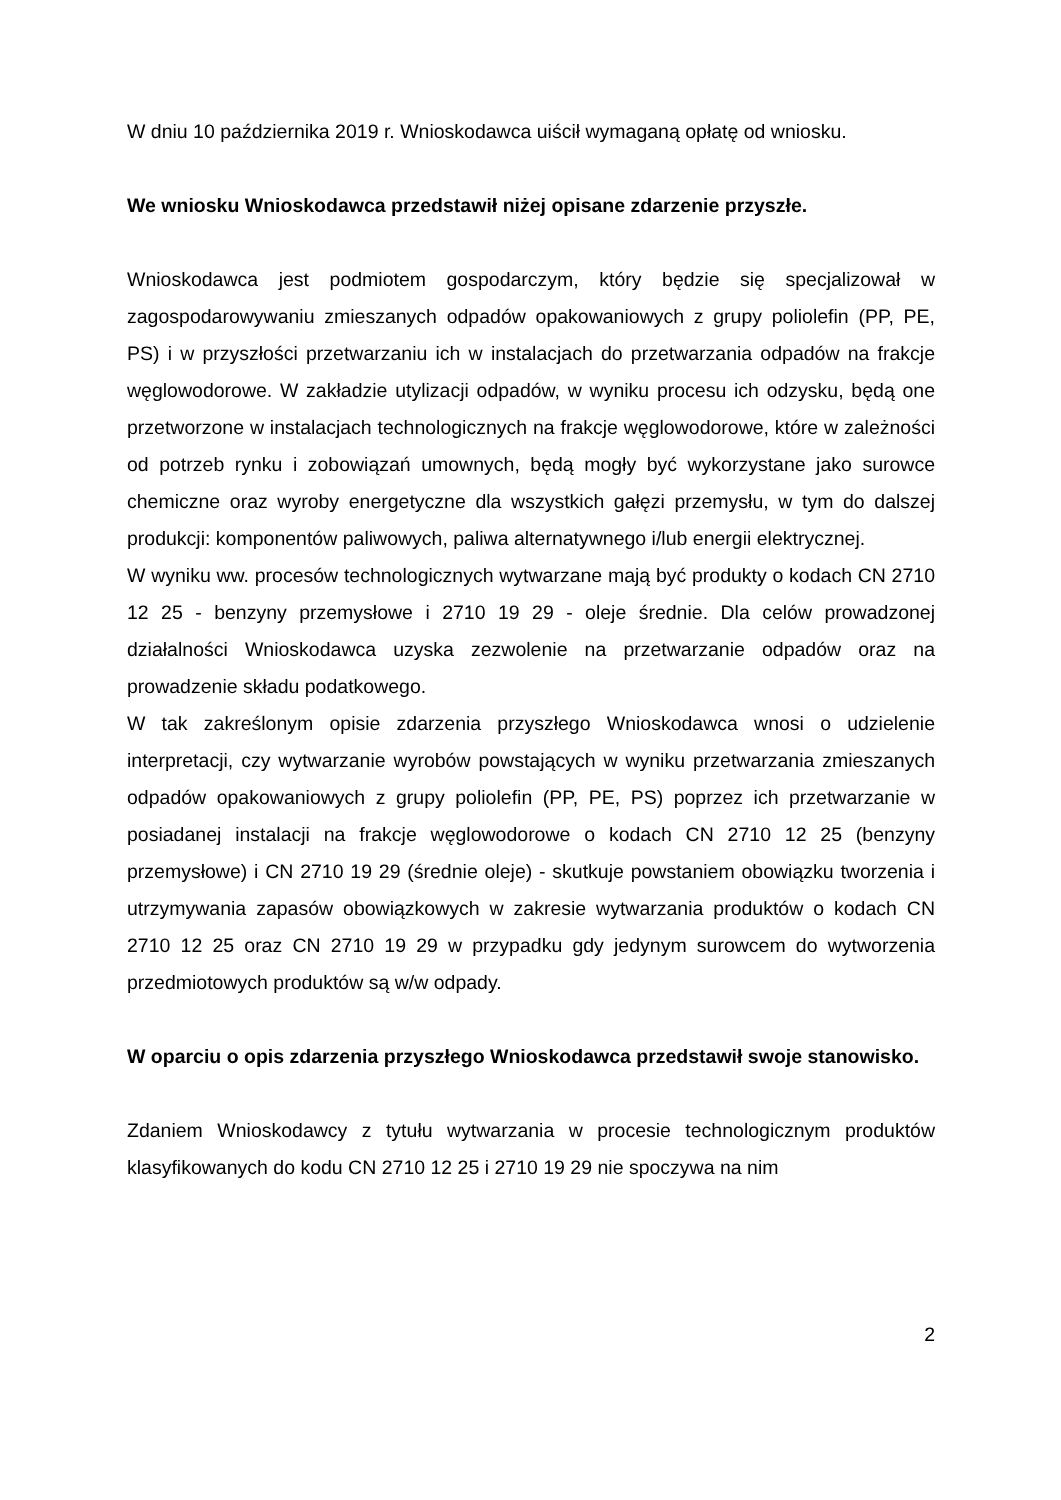W dniu 10 października 2019 r. Wnioskodawca uiścił wymaganą opłatę od wniosku.
We wniosku Wnioskodawca przedstawił niżej opisane zdarzenie przyszłe.
Wnioskodawca jest podmiotem gospodarczym, który będzie się specjalizował w zagospodarowywaniu zmieszanych odpadów opakowaniowych z grupy poliolefin (PP, PE, PS) i w przyszłości przetwarzaniu ich w instalacjach do przetwarzania odpadów na frakcje węglowodorowe. W zakładzie utylizacji odpadów, w wyniku procesu ich odzysku, będą one przetworzone w instalacjach technologicznych na frakcje węglowodorowe, które w zależności od potrzeb rynku i zobowiązań umownych, będą mogły być wykorzystane jako surowce chemiczne oraz wyroby energetyczne dla wszystkich gałęzi przemysłu, w tym do dalszej produkcji: komponentów paliwowych, paliwa alternatywnego i/lub energii elektrycznej.
W wyniku ww. procesów technologicznych wytwarzane mają być produkty o kodach CN 2710 12 25 - benzyny przemysłowe i 2710 19 29 - oleje średnie. Dla celów prowadzonej działalności Wnioskodawca uzyska zezwolenie na przetwarzanie odpadów oraz na prowadzenie składu podatkowego.
W tak zakreślonym opisie zdarzenia przyszłego Wnioskodawca wnosi o udzielenie interpretacji, czy wytwarzanie wyrobów powstających w wyniku przetwarzania zmieszanych odpadów opakowaniowych z grupy poliolefin (PP, PE, PS) poprzez ich przetwarzanie w posiadanej instalacji na frakcje węglowodorowe o kodach CN 2710 12 25 (benzyny przemysłowe) i CN 2710 19 29 (średnie oleje) - skutkuje powstaniem obowiązku tworzenia i utrzymywania zapasów obowiązkowych w zakresie wytwarzania produktów o kodach CN 2710 12 25 oraz CN 2710 19 29 w przypadku gdy jedynym surowcem do wytworzenia przedmiotowych produktów są w/w odpady.
W oparciu o opis zdarzenia przyszłego Wnioskodawca przedstawił swoje stanowisko.
Zdaniem Wnioskodawcy z tytułu wytwarzania w procesie technologicznym produktów klasyfikowanych do kodu CN 2710 12 25 i 2710 19 29 nie spoczywa na nim
2